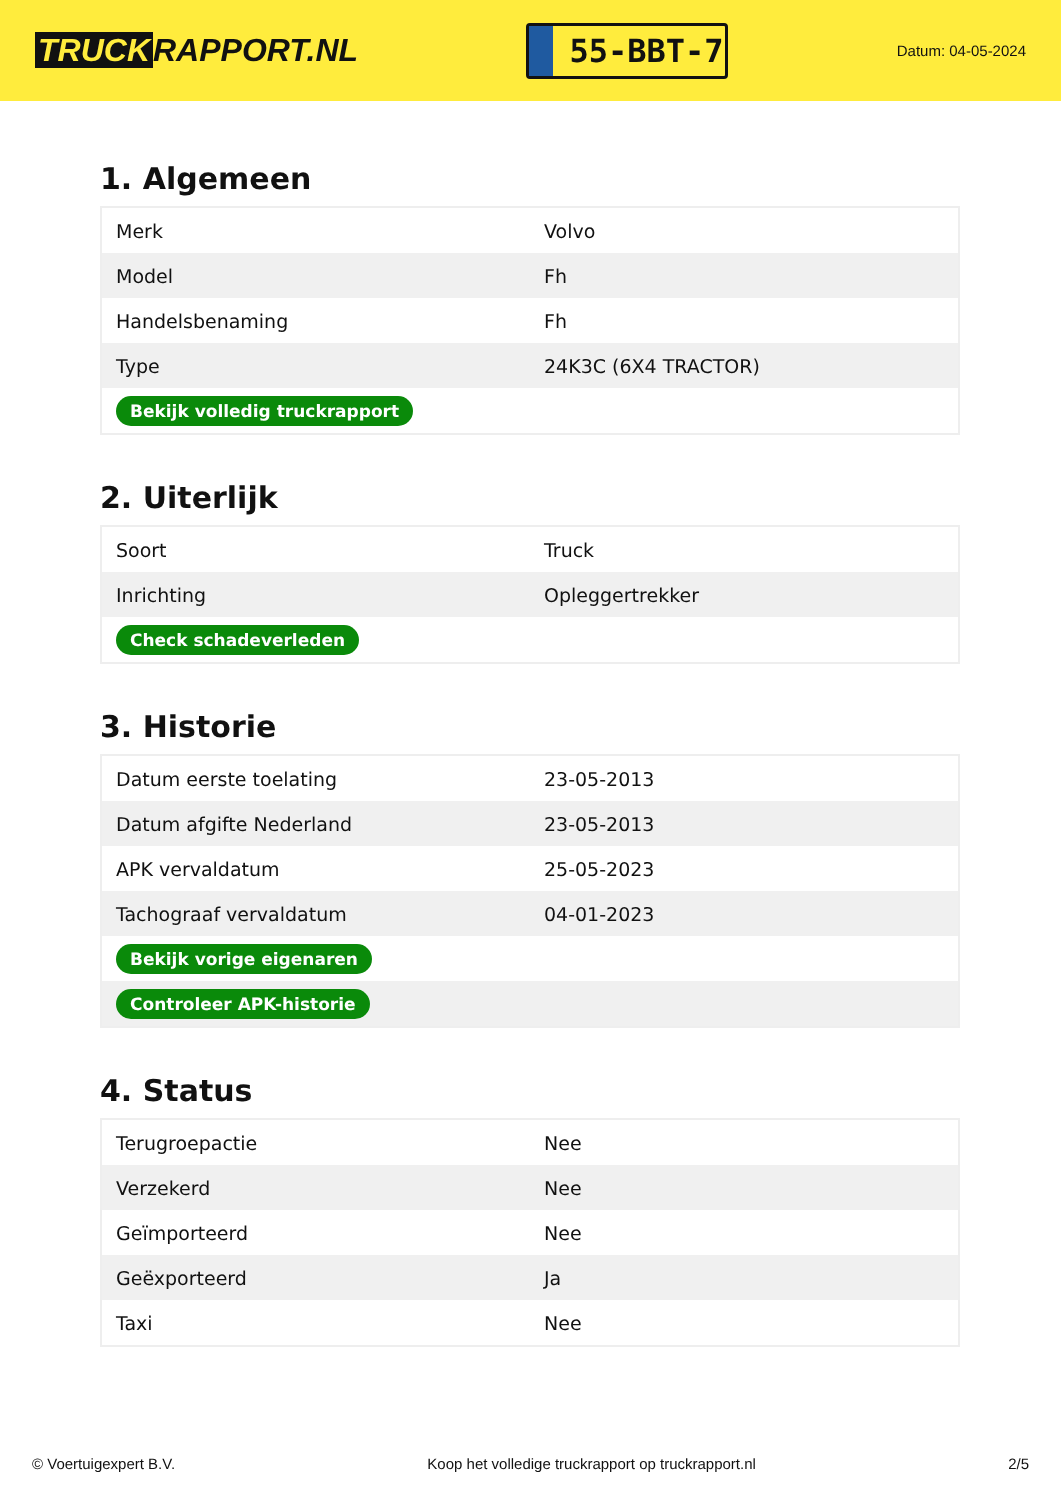TRUCK RAPPORT.NL
55-BBT-7
Datum: 04-05-2024
1. Algemeen
| Merk | Volvo |
| Model | Fh |
| Handelsbenaming | Fh |
| Type | 24K3C (6X4 TRACTOR) |
| Bekijk volledig truckrapport | |
2. Uiterlijk
| Soort | Truck |
| Inrichting | Opleggertrekker |
| Check schadeverleden | |
3. Historie
| Datum eerste toelating | 23-05-2013 |
| Datum afgifte Nederland | 23-05-2013 |
| APK vervaldatum | 25-05-2023 |
| Tachograaf vervaldatum | 04-01-2023 |
| Bekijk vorige eigenaren | |
| Controleer APK-historie | |
4. Status
| Terugroepactie | Nee |
| Verzekerd | Nee |
| Geïmporteerd | Nee |
| Geëxporteerd | Ja |
| Taxi | Nee |
© Voertuigexpert B.V. Koop het volledige truckrapport op truckrapport.nl 2/5